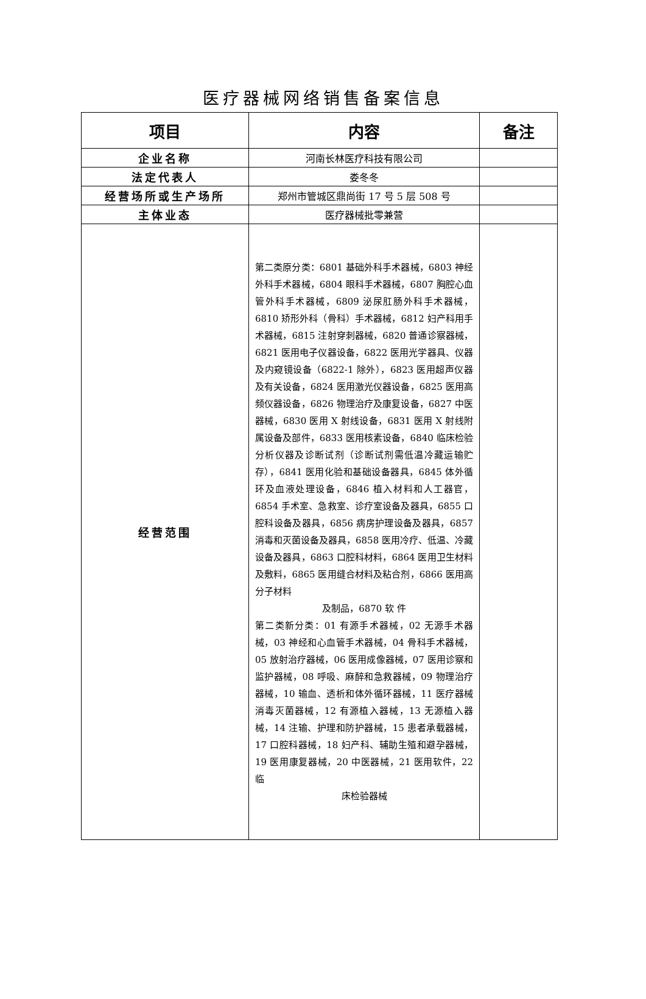医疗器械网络销售备案信息
| 项目 | 内容 | 备注 |
| --- | --- | --- |
| 企业名称 | 河南长林医疗科技有限公司 | |
| 法定代表人 | 娄冬冬 | |
| 经营场所或生产场所 | 郑州市管城区鼎尚街 17 号 5 层 508 号 | |
| 主体业态 | 医疗器械批零兼营 | |
| 经营范围 | 第二类原分类：6801 基础外科手术器械，6803 神经外科手术器械，6804 眼科手术器械，6807 胸腔心血管外科手术器械，6809 泌尿肛肠外科手术器械，6810 矫形外科（骨科）手术器械，6812 妇产科用手术器械，6815 注射穿刺器械，6820 普通诊察器械，6821 医用电子仪器设备，6822 医用光学器具、仪器及内窥镜设备（6822-1 除外），6823 医用超声仪器及有关设备，6824 医用激光仪器设备，6825 医用高频仪器设备，6826 物理治疗及康复设备，6827 中医器械，6830 医用 X 射线设备，6831 医用 X 射线附属设备及部件，6833 医用核素设备，6840 临床检验分析仪器及诊断试剂（诊断试剂需低温冷藏运输贮存），6841 医用化验和基础设备器具，6845 体外循环及血液处理设备，6846 植入材料和人工器官，6854 手术室、急救室、诊疗室设备及器具，6855 口腔科设备及器具，6856 病房护理设备及器具，6857 消毒和灭菌设备及器具，6858 医用冷疗、低温、冷藏设备及器具，6863 口腔科材料，6864 医用卫生材料及敷料，6865 医用缝合材料及粘合剂，6866 医用高分子材料 及制品，6870 软 件 第二类新分类：01 有源手术器械，02 无源手术器械，03 神经和心血管手术器械，04 骨科手术器械，05 放射治疗器械，06 医用成像器械，07 医用诊察和监护器械，08 呼吸、麻醉和急救器械，09 物理治疗器械，10 输血、透析和体外循环器械，11 医疗器械消毒灭菌器械，12 有源植入器械，13 无源植入器械，14 注输、护理和防护器械，15 患者承载器械，17 口腔科器械，18 妇产科、辅助生殖和避孕器械，19 医用康复器械，20 中医器械，21 医用软件，22 临 床检验器械 | |